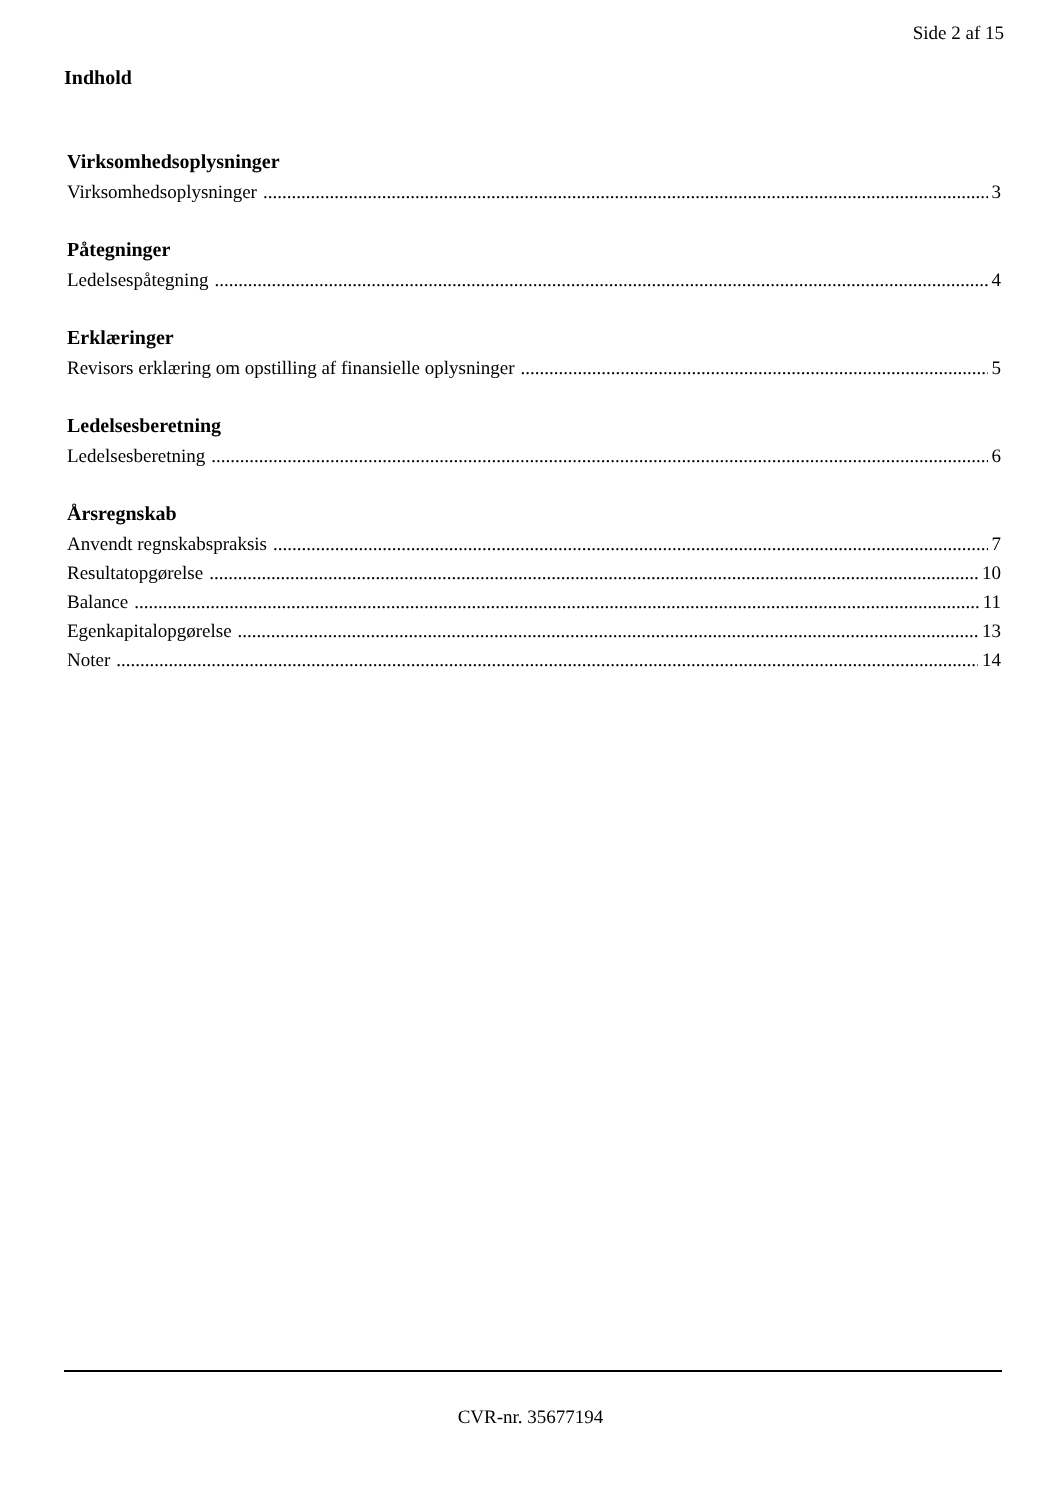Side 2 af 15
Indhold
Virksomhedsoplysninger
Virksomhedsoplysninger 3
Påtegninger
Ledelsespåtegning 4
Erklæringer
Revisors erklæring om opstilling af finansielle oplysninger 5
Ledelsesberetning
Ledelsesberetning 6
Årsregnskab
Anvendt regnskabspraksis 7
Resultatopgørelse 10
Balance 11
Egenkapitalopgørelse 13
Noter 14
CVR-nr. 35677194